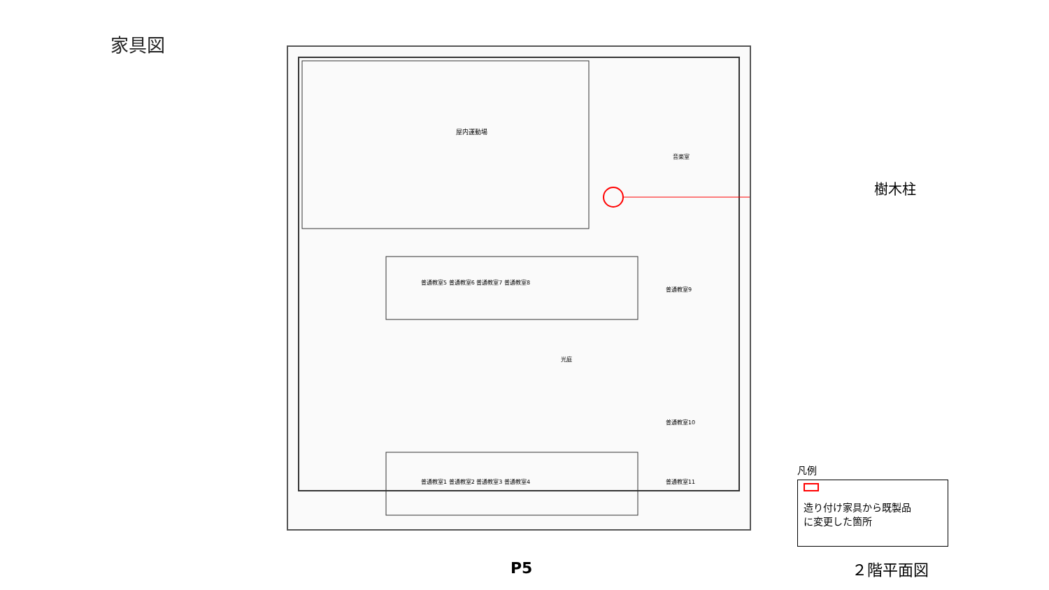家具図
屋内運動場
普通教室5 普通教室6 普通教室7 普通教室8
光庭
普通教室1 普通教室2 普通教室3 普通教室4
音楽室
普通教室9
普通教室10
普通教室11
樹木柱
凡例
造り付け家具から既製品
に変更した箇所
P5 ２階平面図